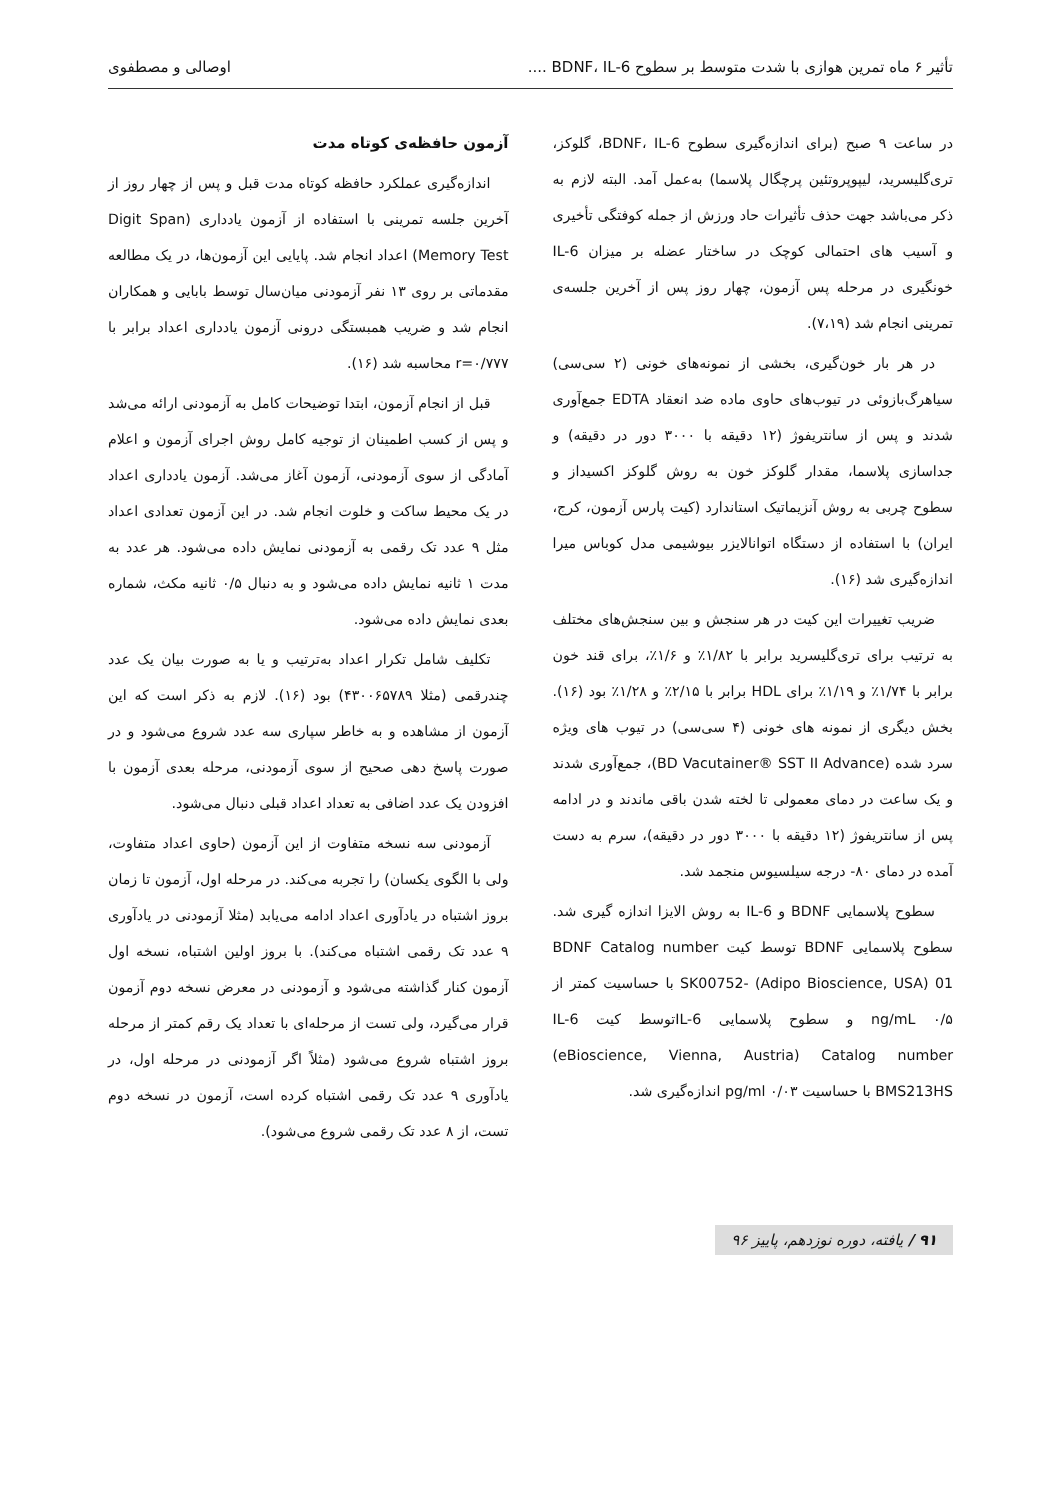تأثیر ۶ ماه تمرین هوازی با شدت متوسط بر سطوح BDNF، IL-6 .... اوصالی و مصطفوی
در ساعت ۹ صبح (برای اندازه‌گیری سطوح BDNF، IL-6، گلوکز، تری‌گلیسرید، لیپوپروتئین پرچگال پلاسما) به‌عمل آمد. البته لازم به ذکر می‌باشد جهت حذف تأثیرات حاد ورزش از جمله کوفتگی تأخیری و آسیب های احتمالی کوچک در ساختار عضله بر میزان IL-6 خونگیری در مرحله پس آزمون، چهار روز پس از آخرین جلسه‌ی تمرینی انجام شد (۷،۱۹).
در هر بار خون‌گیری، بخشی از نمونه‌های خونی (۲ سی‌سی) سیاهرگ‌بازوئی در تیوب‌های حاوی ماده ضد انعقاد EDTA جمع‌آوری شدند و پس از سانتریفوژ (۱۲ دقیقه با ۳۰۰۰ دور در دقیقه) و جداسازی پلاسما، مقدار گلوکز خون به روش گلوکز اکسیداز و سطوح چربی به روش آنزیماتیک استاندارد (کیت پارس آزمون، کرج، ایران) با استفاده از دستگاه اتوانالایزر بیوشیمی مدل کوباس میرا اندازه‌گیری شد (۱۶).
ضریب تغییرات این کیت در هر سنجش و بین سنجش‌های مختلف به ترتیب برای تری‌گلیسرید برابر با ۱/۸۲٪ و ۱/۶٪، برای قند خون برابر با ۱/۷۴٪ و ۱/۱۹٪ برای HDL برابر با ۲/۱۵٪ و ۱/۲۸٪ بود (۱۶). بخش دیگری از نمونه های خونی (۴ سی‌سی) در تیوب های ویژه سرد شده (BD Vacutainer® SST II Advance)، جمع‌آوری شدند و یک ساعت در دمای معمولی تا لخته شدن باقی ماندند و در ادامه پس از سانتریفوژ (۱۲ دقیقه با ۳۰۰۰ دور در دقیقه)، سرم به دست آمده در دمای ۸۰- درجه سیلسیوس منجمد شد.
سطوح پلاسمایی BDNF و IL-6 به روش الایزا اندازه گیری شد. سطوح پلاسمایی BDNF توسط کیت BDNF Catalog number SK00752- (Adipo Bioscience, USA) 01 با حساسیت کمتر از ng/mL ۰/۵ و سطوح پلاسمایی IL-6توسط کیت IL-6 (eBioscience, Vienna, Austria) Catalog number BMS213HS با حساسیت pg/ml ۰/۰۳ اندازه‌گیری شد.
آزمون حافظه‌ی کوتاه مدت
اندازه‌گیری عملکرد حافظه کوتاه مدت قبل و پس از چهار روز از آخرین جلسه تمرینی با استفاده از آزمون یادداری (Digit Span Memory Test) اعداد انجام شد. پایایی این آزمون‌ها، در یک مطالعه مقدماتی بر روی ۱۳ نفر آزمودنی میان‌سال توسط بابایی و همکاران انجام شد و ضریب همبستگی درونی آزمون یادداری اعداد برابر با r=۰/۷۷۷ محاسبه شد (۱۶).
قبل از انجام آزمون، ابتدا توضیحات کامل به آزمودنی ارائه می‌شد و پس از کسب اطمینان از توجیه کامل روش اجرای آزمون و اعلام آمادگی از سوی آزمودنی، آزمون آغاز می‌شد. آزمون یادداری اعداد در یک محیط ساکت و خلوت انجام شد. در این آزمون تعدادی اعداد مثل ۹ عدد تک رقمی به آزمودنی نمایش داده می‌شود. هر عدد به مدت ۱ ثانیه نمایش داده می‌شود و به دنبال ۰/۵ ثانیه مکث، شماره بعدی نمایش داده می‌شود.
تکلیف شامل تکرار اعداد به‌ترتیب و یا به صورت بیان یک عدد چندرقمی (مثلا ۴۳۰۰۶۵۷۸۹) بود (۱۶). لازم به ذکر است که این آزمون از مشاهده و به خاطر سپاری سه عدد شروع می‌شود و در صورت پاسخ دهی صحیح از سوی آزمودنی، مرحله بعدی آزمون با افزودن یک عدد اضافی به تعداد اعداد قبلی دنبال می‌شود.
آزمودنی سه نسخه متفاوت از این آزمون (حاوی اعداد متفاوت، ولی با الگوی یکسان) را تجربه می‌کند. در مرحله اول، آزمون تا زمان بروز اشتباه در یادآوری اعداد ادامه می‌یابد (مثلا آزمودنی در یادآوری ۹ عدد تک رقمی اشتباه می‌کند). با بروز اولین اشتباه، نسخه اول آزمون کنار گذاشته می‌شود و آزمودنی در معرض نسخه دوم آزمون قرار می‌گیرد، ولی تست از مرحله‌ای با تعداد یک رقم کمتر از مرحله بروز اشتباه شروع می‌شود (مثلاً اگر آزمودنی در مرحله اول، در یادآوری ۹ عدد تک رقمی اشتباه کرده است، آزمون در نسخه دوم تست، از ۸ عدد تک رقمی شروع می‌شود).
۹۱ / یافته، دوره نوزدهم، پاییز ۹۶